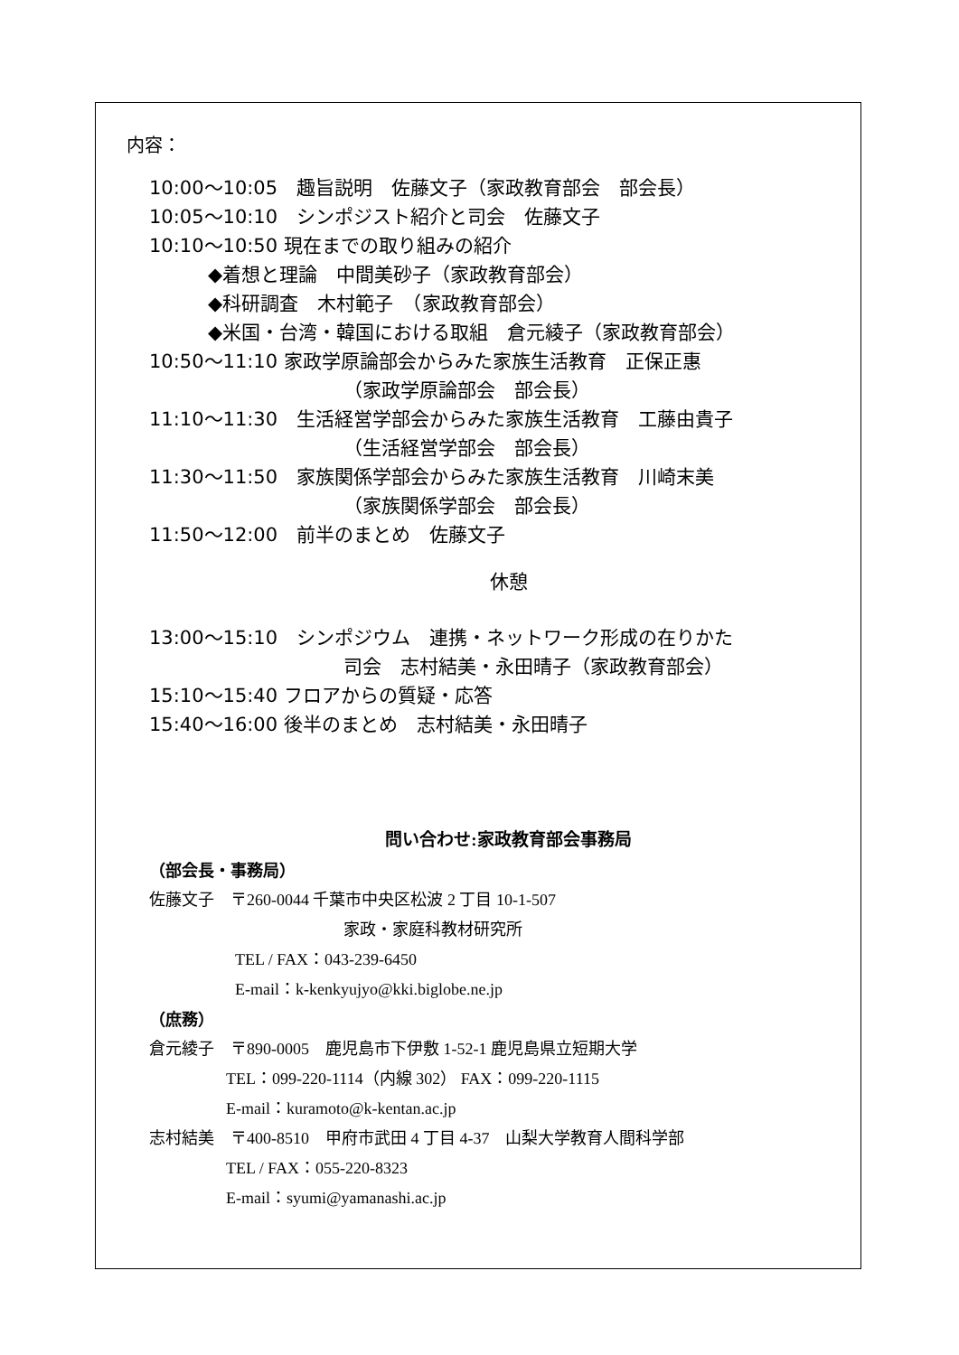内容：
10:00〜10:05　趣旨説明　佐藤文子（家政教育部会　部会長）
10:05〜10:10　シンポジスト紹介と司会　佐藤文子
10:10〜10:50 現在までの取り組みの紹介
◆着想と理論　中間美砂子（家政教育部会）
◆科研調査　木村範子　（家政教育部会）
◆米国・台湾・韓国における取組　倉元綾子（家政教育部会）
10:50〜11:10 家政学原論部会からみた家族生活教育　正保正惠
（家政学原論部会　部会長）
11:10〜11:30　生活経営学部会からみた家族生活教育　工藤由貴子
（生活経営学部会　部会長）
11:30〜11:50　家族関係学部会からみた家族生活教育　川崎末美
（家族関係学部会　部会長）
11:50〜12:00　前半のまとめ　佐藤文子
休憩
13:00〜15:10　シンポジウム　連携・ネットワーク形成の在りかた
司会　志村結美・永田晴子（家政教育部会）
15:10〜15:40 フロアからの質疑・応答
15:40〜16:00 後半のまとめ　志村結美・永田晴子
問い合わせ:家政教育部会事務局
（部会長・事務局）
佐藤文子　〒260-0044 千葉市中央区松波 2 丁目 10-1-507
家政・家庭科教材研究所
TEL / FAX：043-239-6450
E-mail：k-kenkyujyo@kki.biglobe.ne.jp
（庶務）
倉元綾子　〒890-0005　鹿児島市下伊敷 1-52-1 鹿児島県立短期大学
TEL：099-220-1114（内線 302） FAX：099-220-1115
E-mail：kuramoto@k-kentan.ac.jp
志村結美　〒400-8510　甲府市武田 4 丁目 4-37　山梨大学教育人間科学部
TEL / FAX：055-220-8323
E-mail：syumi@yamanashi.ac.jp